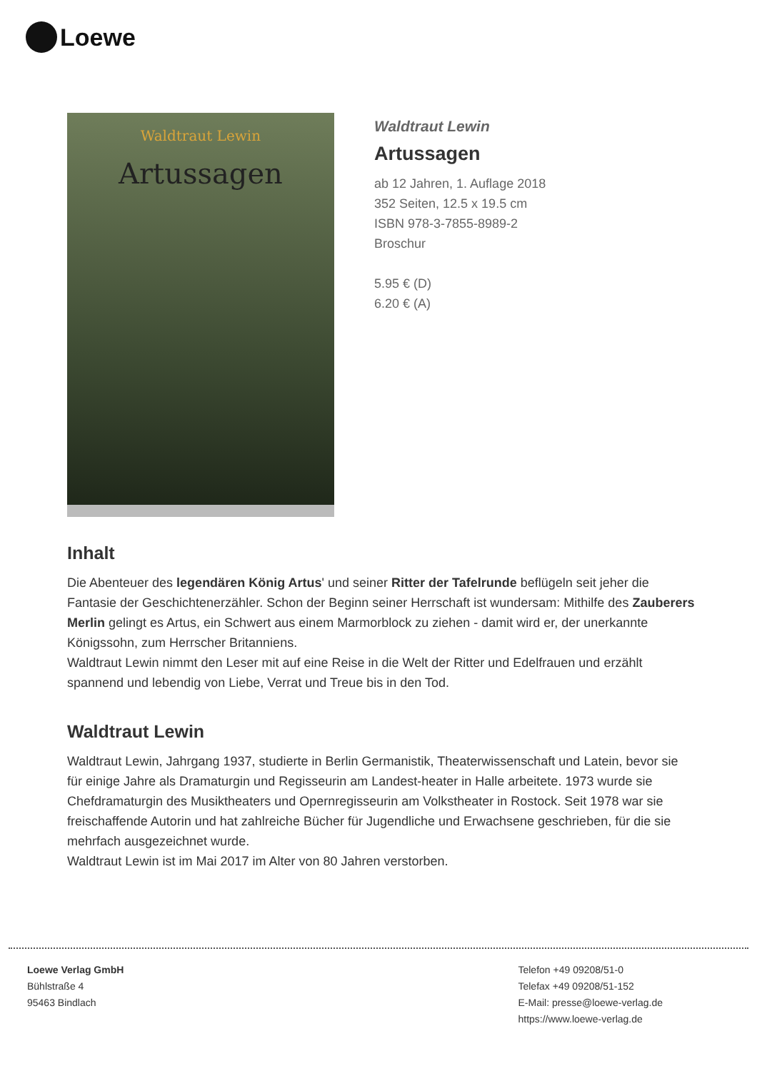Loewe
Waldtraut Lewin
Artussagen
Waldtraut Lewin
Artussagen
ab 12 Jahren, 1. Auflage 2018
352 Seiten, 12.5 x 19.5 cm
ISBN 978-3-7855-8989-2
Broschur
5.95 € (D)
6.20 € (A)
Inhalt
Die Abenteuer des legendären König Artus' und seiner Ritter der Tafelrunde beflügeln seit jeher die Fantasie der Geschichtenerzähler. Schon der Beginn seiner Herrschaft ist wundersam: Mithilfe des Zauberers Merlin gelingt es Artus, ein Schwert aus einem Marmorblock zu ziehen - damit wird er, der unerkannte Königssohn, zum Herrscher Britanniens.
Waldtraut Lewin nimmt den Leser mit auf eine Reise in die Welt der Ritter und Edelfrauen und erzählt spannend und lebendig von Liebe, Verrat und Treue bis in den Tod.
Waldtraut Lewin
Waldtraut Lewin, Jahrgang 1937, studierte in Berlin Germanistik, Theaterwissenschaft und Latein, bevor sie für einige Jahre als Dramaturgin und Regisseurin am Landest-heater in Halle arbeitete. 1973 wurde sie Chefdramaturgin des Musiktheaters und Opernregisseurin am Volkstheater in Rostock. Seit 1978 war sie freischaffende Autorin und hat zahlreiche Bücher für Jugendliche und Erwachsene geschrieben, für die sie mehrfach ausgezeichnet wurde.
Waldtraut Lewin ist im Mai 2017 im Alter von 80 Jahren verstorben.
Loewe Verlag GmbH
Bühlstraße 4
95463 Bindlach
Telefon +49 09208/51-0
Telefax +49 09208/51-152
E-Mail: presse@loewe-verlag.de
https://www.loewe-verlag.de